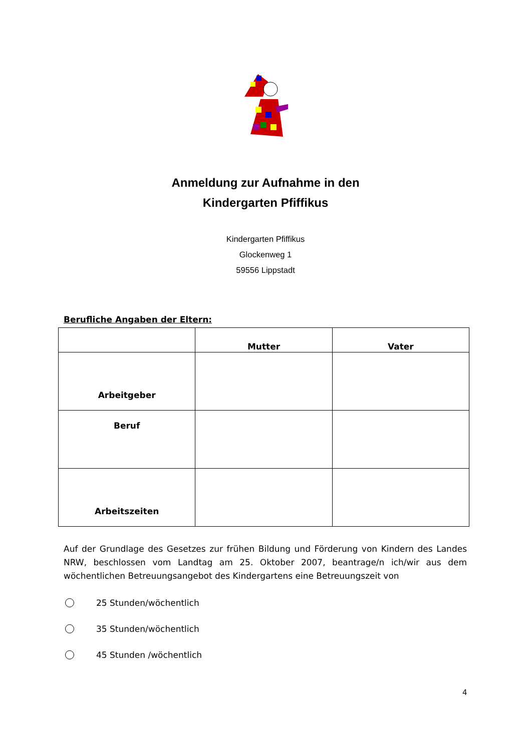Anmeldung zur Aufnahme in den
Kindergarten Pfiffikus
Kindergarten Pfiffikus
Glockenweg 1
59556 Lippstadt
Berufliche Angaben der Eltern:
| | Mutter | Vater |
| --- | --- | --- |
| Arbeitgeber | | |
| Beruf | | |
| Arbeitszeiten | | |
Auf der Grundlage des Gesetzes zur frühen Bildung und Förderung von Kindern des Landes NRW, beschlossen vom Landtag am 25. Oktober 2007, beantrage/n ich/wir aus dem wöchentlichen Betreuungsangebot des Kindergartens eine Betreuungszeit von
25 Stunden/wöchentlich
35 Stunden/wöchentlich
45 Stunden /wöchentlich
4